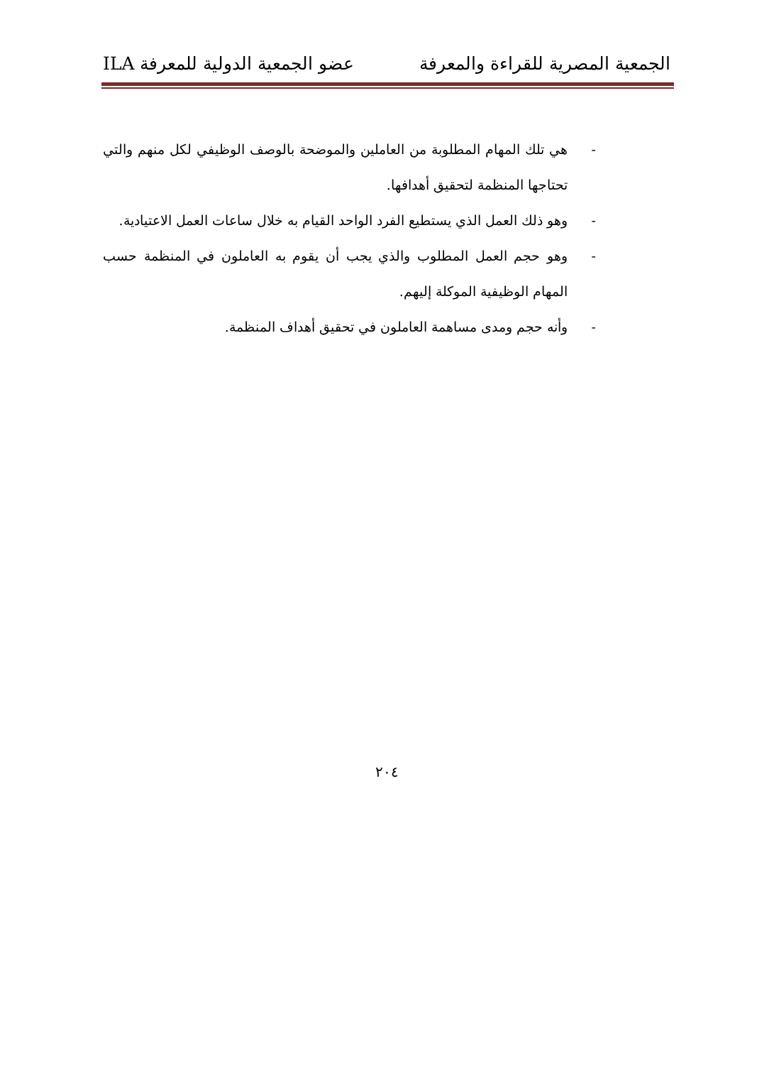الجمعية المصرية للقراءة والمعرفة عضو الجمعية الدولية للمعرفة ILA
- هي تلك المهام المطلوبة من العاملين والموضحة بالوصف الوظيفي لكل منهم والتي تحتاجها المنظمة لتحقيق أهدافها.
- وهو ذلك العمل الذي يستطيع الفرد الواحد القيام به خلال ساعات العمل الاعتيادية.
- وهو حجم العمل المطلوب والذي يجب أن يقوم به العاملون في المنظمة حسب المهام الوظيفية الموكلة إليهم.
- وأنه حجم ومدى مساهمة العاملون في تحقيق أهداف المنظمة.
٢٠٤